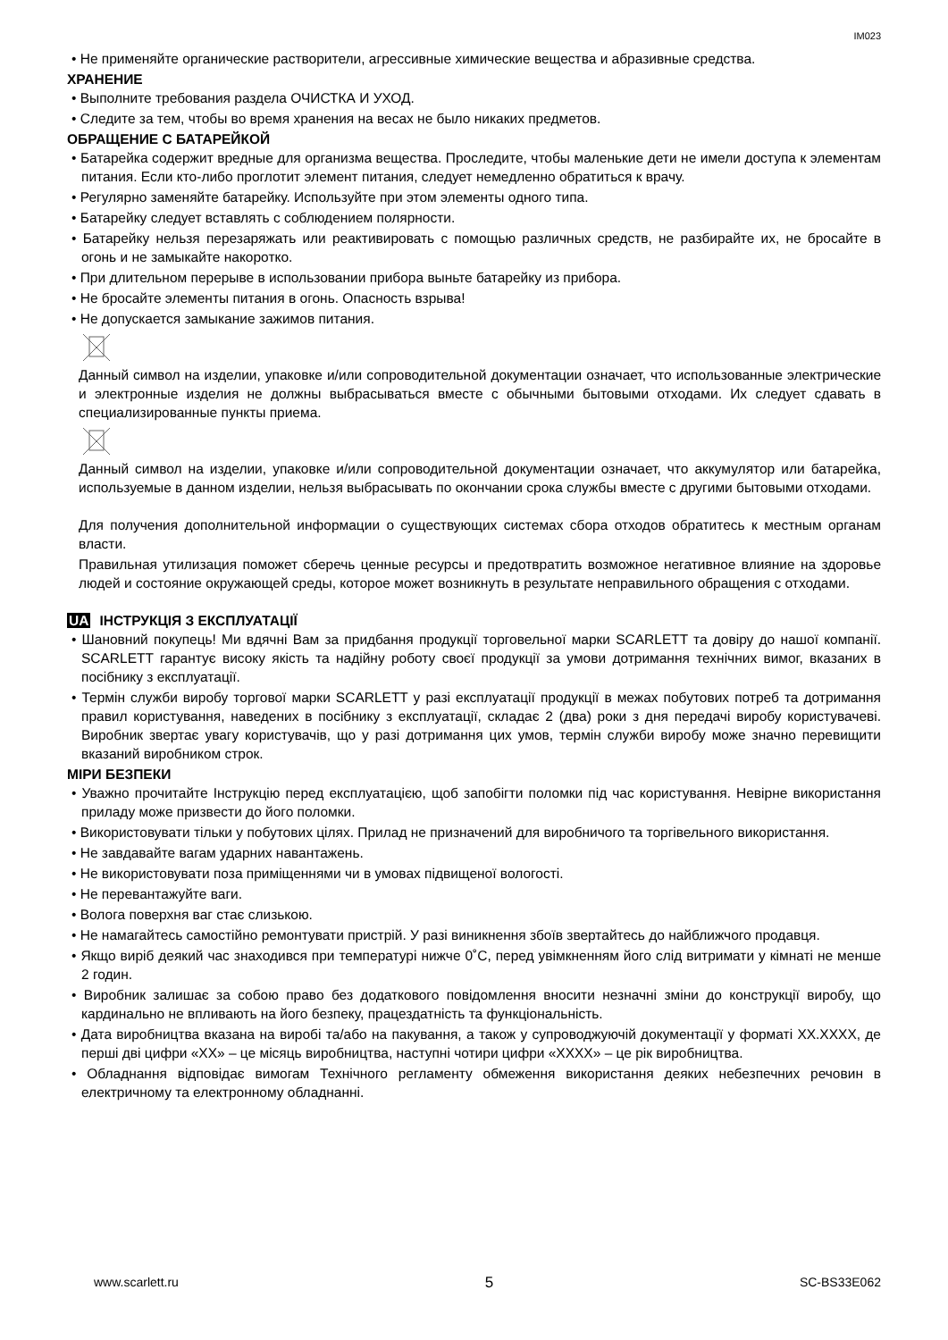IM023
• Не применяйте органические растворители, агрессивные химические вещества и абразивные средства.
ХРАНЕНИЕ
• Выполните требования раздела ОЧИСТКА И УХОД.
• Следите за тем, чтобы во время хранения на весах не было никаких предметов.
ОБРАЩЕНИЕ С БАТАРЕЙКОЙ
• Батарейка содержит вредные для организма вещества. Проследите, чтобы маленькие дети не имели доступа к элементам питания. Если кто-либо проглотит элемент питания, следует немедленно обратиться к врачу.
• Регулярно заменяйте батарейку. Используйте при этом элементы одного типа.
• Батарейку следует вставлять с соблюдением полярности.
• Батарейку нельзя перезаряжать или реактивировать с помощью различных средств, не разбирайте их, не бросайте в огонь и не замыкайте накоротко.
• При длительном перерыве в использовании прибора выньте батарейку из прибора.
• Не бросайте элементы питания в огонь. Опасность взрыва!
• Не допускается замыкание зажимов питания.
Данный символ на изделии, упаковке и/или сопроводительной документации означает, что использованные электрические и электронные изделия не должны выбрасываться вместе с обычными бытовыми отходами. Их следует сдавать в специализированные пункты приема.
Данный символ на изделии, упаковке и/или сопроводительной документации означает, что аккумулятор или батарейка, используемые в данном изделии, нельзя выбрасывать по окончании срока службы вместе с другими бытовыми отходами.
Для получения дополнительной информации о существующих системах сбора отходов обратитесь к местным органам власти.
Правильная утилизация поможет сберечь ценные ресурсы и предотвратить возможное негативное влияние на здоровье людей и состояние окружающей среды, которое может возникнуть в результате неправильного обращения с отходами.
UA ІНСТРУКЦІЯ З ЕКСПЛУАТАЦІЇ
• Шановний покупець! Ми вдячні Вам за придбання продукції торговельної марки SCARLETT та довіру до нашої компанії. SCARLETT гарантує високу якість та надійну роботу своєї продукції за умови дотримання технічних вимог, вказаних в посібнику з експлуатації.
• Термін служби виробу торгової марки SCARLETT у разі експлуатації продукції в межах побутових потреб та дотримання правил користування, наведених в посібнику з експлуатації, складає 2 (два) роки з дня передачі виробу користувачеві. Виробник звертає увагу користувачів, що у разі дотримання цих умов, термін служби виробу може значно перевищити вказаний виробником строк.
МІРИ БЕЗПЕКИ
• Уважно прочитайте Інструкцію перед експлуатацією, щоб запобігти поломки під час користування. Невірне використання приладу може призвести до його поломки.
• Використовувати тільки у побутових цілях. Прилад не призначений для виробничого та торгівельного використання.
• Не завдавайте вагам ударних навантажень.
• Не використовувати поза приміщеннями чи в умовах підвищеної вологості.
• Не перевантажуйте ваги.
• Волога поверхня ваг стає слизькою.
• Не намагайтесь самостійно ремонтувати пристрій. У разі виникнення збоїв звертайтесь до найближчого продавця.
• Якщо виріб деякий час знаходився при температурі нижче 0˚С, перед увімкненням його слід витримати у кімнаті не менше 2 годин.
• Виробник залишає за собою право без додаткового повідомлення вносити незначні зміни до конструкції виробу, що кардинально не впливають на його безпеку, працездатність та функціональність.
• Дата виробництва вказана на виробі та/або на пакування, а також у супроводжуючій документації у форматі XX.XXXX, де перші дві цифри «XX» – це місяць виробництва, наступні чотири цифри «XXXX» – це рік виробництва.
• Обладнання відповідає вимогам Технічного регламенту обмеження використання деяких небезпечних речовин в електричному та електронному обладнанні.
www.scarlett.ru 5 SC-BS33E062